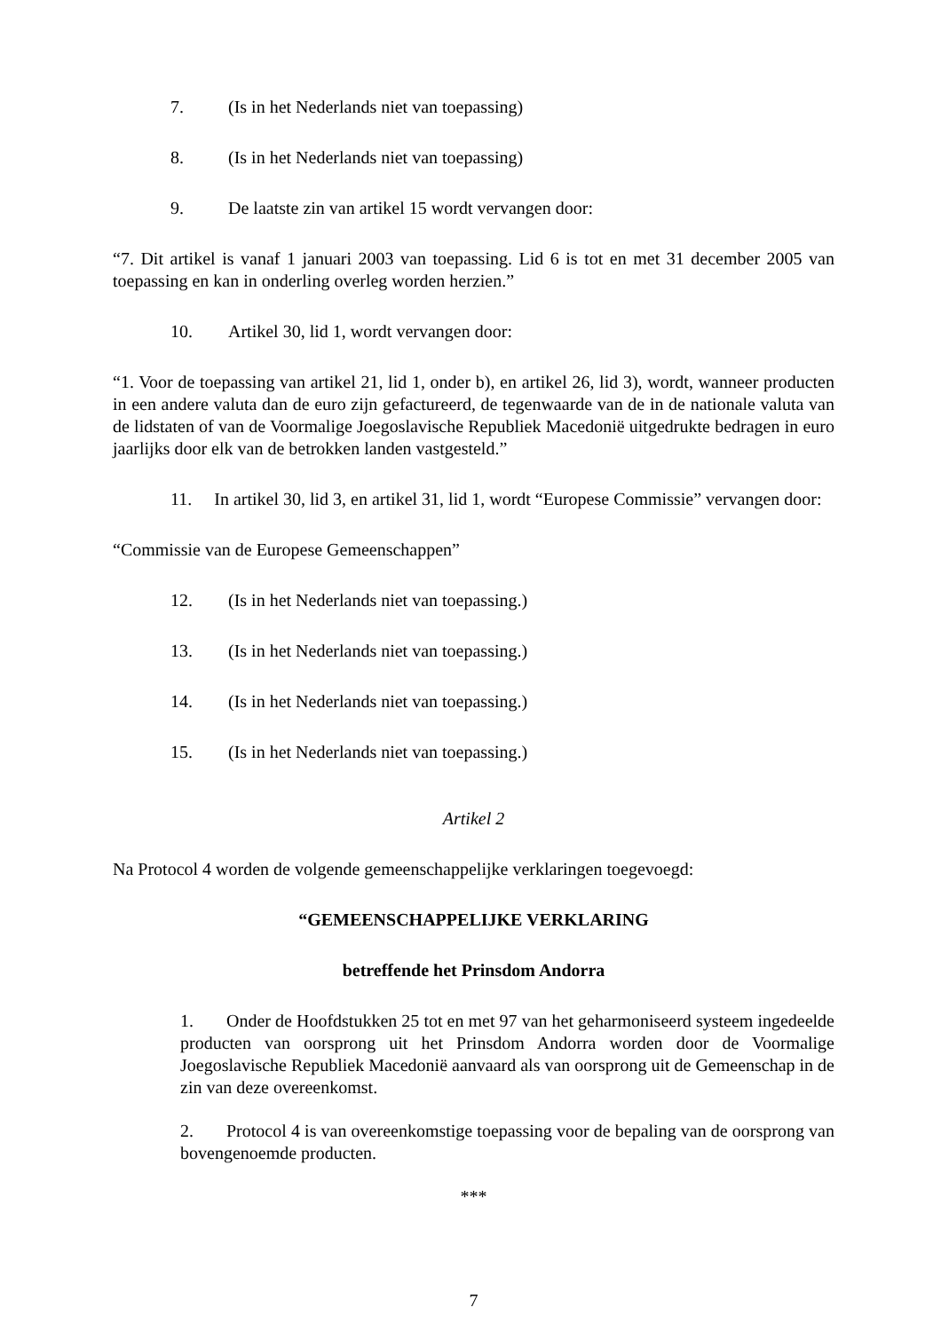7. (Is in het Nederlands niet van toepassing)
8. (Is in het Nederlands niet van toepassing)
9. De laatste zin van artikel 15 wordt vervangen door:
“7. Dit artikel is vanaf 1 januari 2003 van toepassing. Lid 6 is tot en met 31 december 2005 van toepassing en kan in onderling overleg worden herzien.”
10. Artikel 30, lid 1, wordt vervangen door:
“1. Voor de toepassing van artikel 21, lid 1, onder b), en artikel 26, lid 3), wordt, wanneer producten in een andere valuta dan de euro zijn gefactureerd, de tegenwaarde van de in de nationale valuta van de lidstaten of van de Voormalige Joegoslavische Republiek Macedonië uitgedrukte bedragen in euro jaarlijks door elk van de betrokken landen vastgesteld.”
11. In artikel 30, lid 3, en artikel 31, lid 1, wordt “Europese Commissie” vervangen door:
“Commissie van de Europese Gemeenschappen”
12. (Is in het Nederlands niet van toepassing.)
13. (Is in het Nederlands niet van toepassing.)
14. (Is in het Nederlands niet van toepassing.)
15. (Is in het Nederlands niet van toepassing.)
Artikel 2
Na Protocol 4 worden de volgende gemeenschappelijke verklaringen toegevoegd:
“GEMEENSCHAPPELIJKE VERKLARING
betreffende het Prinsdom Andorra
1. Onder de Hoofdstukken 25 tot en met 97 van het geharmoniseerd systeem ingedeelde producten van oorsprong uit het Prinsdom Andorra worden door de Voormalige Joegoslavische Republiek Macedonië aanvaard als van oorsprong uit de Gemeenschap in de zin van deze overeenkomst.
2. Protocol 4 is van overeenkomstige toepassing voor de bepaling van de oorsprong van bovengenoemde producten.
***
7